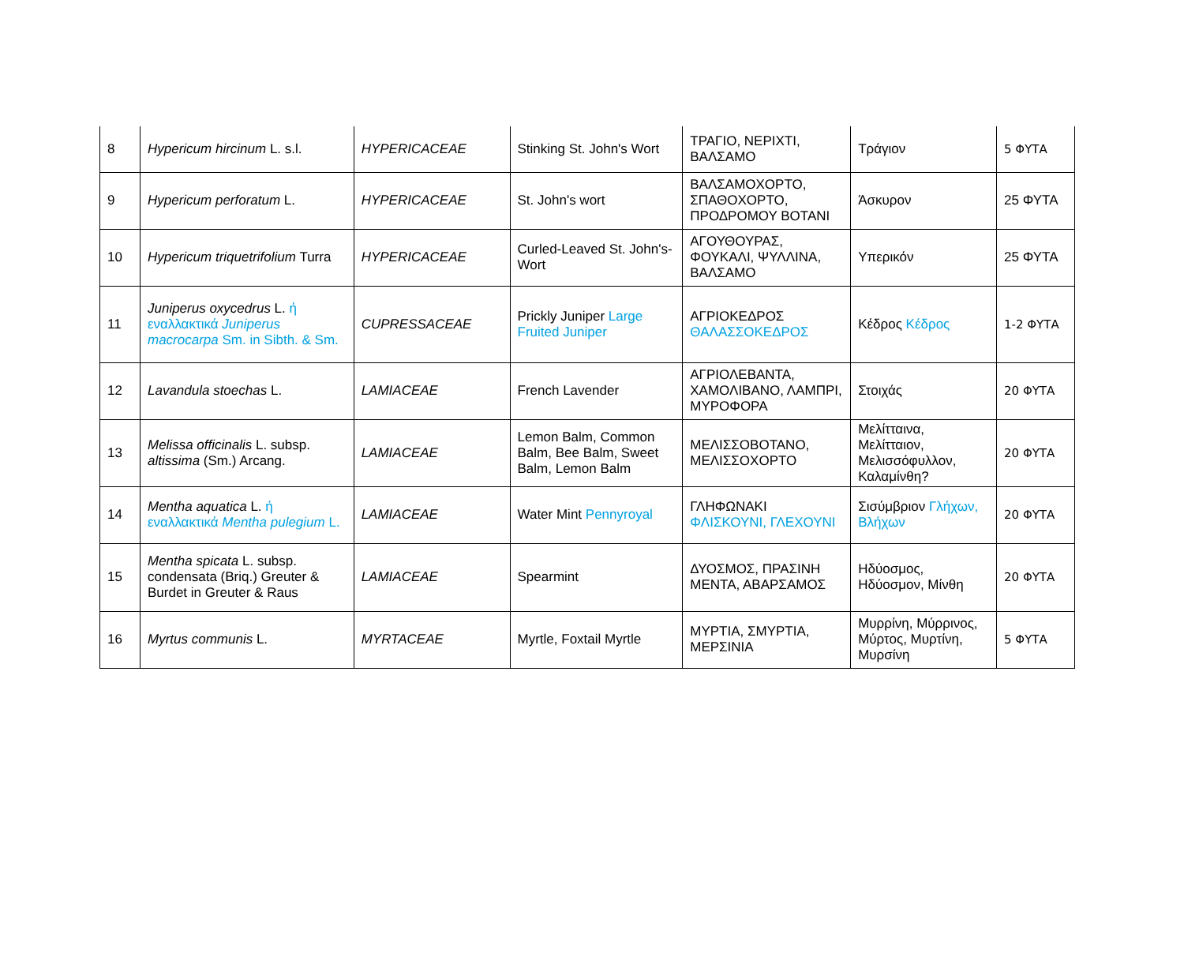| 8 | Hypericum hircinum L. s.l. | HYPERICACEAE | Stinking St. John's Wort | ΤΡΑΓΙΟ, ΝΕΡΙΧΤΙ, ΒΑΛΣΑΜΟ | Τράγιον | 5 ΦΥΤΑ |
| 9 | Hypericum perforatum L. | HYPERICACEAE | St. John's wort | ΒΑΛΣΑΜΟΧΟΡΤΟ, ΣΠΑΘΟΧΟΡΤΟ, ΠΡΟΔΡΟΜΟΥ ΒΟΤΑΝΙ | Άσκυρον | 25 ΦΥΤΑ |
| 10 | Hypericum triquetrifolium Turra | HYPERICACEAE | Curled-Leaved St. John's-Wort | ΑΓΟΥΘΟΥΡΑΣ, ΦΟΥΚΑΛΙ, ΨΥΛΛΙΝΑ, ΒΑΛΣΑΜΟ | Υπερικόν | 25 ΦΥΤΑ |
| 11 | Juniperus oxycedrus L. ή εναλλακτικά Juniperus macrocarpa Sm. in Sibth. & Sm. | CUPRESSACEAE | Prickly Juniper Large Fruited Juniper | ΑΓΡΙΟΚΕΔΡΟΣ ΘΑΛΑΣΣΟΚΕΔΡΟΣ | Κέδρος Κέδρος | 1-2 ΦΥΤΑ |
| 12 | Lavandula stoechas L. | LAMIACEAE | French Lavender | ΑΓΡΙΟΛΕΒΑΝΤΑ, ΧΑΜΟΛΙΒΑΝΟ, ΛΑΜΠΡΙ, ΜΥΡΟΦΟΡΑ | Στοιχάς | 20 ΦΥΤΑ |
| 13 | Melissa officinalis L. subsp. altissima (Sm.) Arcang. | LAMIACEAE | Lemon Balm, Common Balm, Bee Balm, Sweet Balm, Lemon Balm | ΜΕΛΙΣΣΟΒΟΤΑΝΟ, ΜΕΛΙΣΣΟΧΟΡΤΟ | Μελίτταινα, Μελίτταιον, Μελισσόφυλλον, Καλαμίνθη? | 20 ΦΥΤΑ |
| 14 | Mentha aquatica L. ή εναλλακτικά Mentha pulegium L. | LAMIACEAE | Water Mint Pennyroyal | ΓΛΗΦΩΝΑΚΙ ΦΛΙΣΚΟΥΝΙ, ΓΛΕΧΟΥΝΙ | Σισύμβριον Γλήχων, Βλήχων | 20 ΦΥΤΑ |
| 15 | Mentha spicata L. subsp. condensata (Briq.) Greuter & Burdet in Greuter & Raus | LAMIACEAE | Spearmint | ΔΥΟΣΜΟΣ, ΠΡΑΣΙΝΗ ΜΕΝΤΑ, ΑΒΑΡΣΑΜΟΣ | Ηδύοσμος, Ηδύοσμον, Μίνθη | 20 ΦΥΤΑ |
| 16 | Myrtus communis L. | MYRTACEAE | Myrtle, Foxtail Myrtle | ΜΥΡΤΙΑ, ΣΜΥΡΤΙΑ, ΜΕΡΣΙΝΙΑ | Μυρρίνη, Μύρρινος, Μύρτος, Μυρτίνη, Μυρσίνη | 5 ΦΥΤΑ |